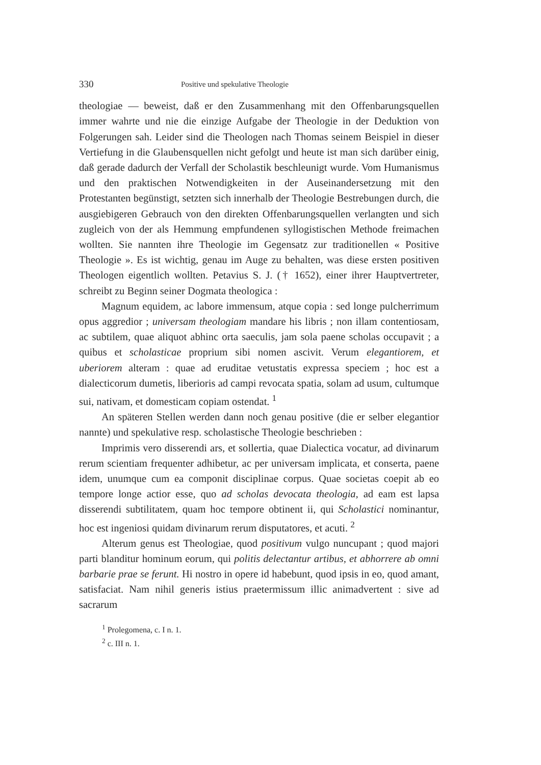330 Positive und spekulative Theologie
theologiae — beweist, daß er den Zusammenhang mit den Offenbarungsquellen immer wahrte und nie die einzige Aufgabe der Theologie in der Deduktion von Folgerungen sah. Leider sind die Theologen nach Thomas seinem Beispiel in dieser Vertiefung in die Glaubensquellen nicht gefolgt und heute ist man sich darüber einig, daß gerade dadurch der Verfall der Scholastik beschleunigt wurde. Vom Humanismus und den praktischen Notwendigkeiten in der Auseinandersetzung mit den Protestanten begünstigt, setzten sich innerhalb der Theologie Bestrebungen durch, die ausgiebigeren Gebrauch von den direkten Offenbarungsquellen verlangten und sich zugleich von der als Hemmung empfundenen syllogistischen Methode freimachen wollten. Sie nannten ihre Theologie im Gegensatz zur traditionellen « Positive Theologie ». Es ist wichtig, genau im Auge zu behalten, was diese ersten positiven Theologen eigentlich wollten. Petavius S. J. († 1652), einer ihrer Hauptvertreter, schreibt zu Beginn seiner Dogmata theologica :
Magnum equidem, ac labore immensum, atque copia : sed longe pulcherrimum opus aggredior ; universam theologiam mandare his libris ; non illam contentiosam, ac subtilem, quae aliquot abhinc orta saeculis, jam sola paene scholas occupavit ; a quibus et scholasticae proprium sibi nomen ascivit. Verum elegantiorem, et uberiorem alteram : quae ad eruditae vetustatis expressa speciem ; hoc est a dialecticorum dumetis, liberioris ad campi revocata spatia, solam ad usum, cultumque sui, nativam, et domesticam copiam ostendat. <sup>1</sup>
An späteren Stellen werden dann noch genau positive (die er selber elegantior nannte) und spekulative resp. scholastische Theologie beschrieben :
Imprimis vero disserendi ars, et sollertia, quae Dialectica vocatur, ad divinarum rerum scientiam frequenter adhibetur, ac per universam implicata, et conserta, paene idem, unumque cum ea componit disciplinae corpus. Quae societas coepit ab eo tempore longe actior esse, quo ad scholas devocata theologia, ad eam est lapsa disserendi subtilitatem, quam hoc tempore obtinent ii, qui Scholastici nominantur, hoc est ingeniosi quidam divinarum rerum disputatores, et acuti. <sup>2</sup>
Alterum genus est Theologiae, quod positivum vulgo nuncupant ; quod majori parti blanditur hominum eorum, qui politis delectantur artibus, et abhorrere ab omni barbarie prae se ferunt. Hi nostro in opere id habebunt, quod ipsis in eo, quod amant, satisfaciat. Nam nihil generis istius praetermissum illic animadvertent : sive ad sacrarum
<sup>1</sup> Prolegomena, c. I n. 1.
<sup>2</sup> c. III n. 1.